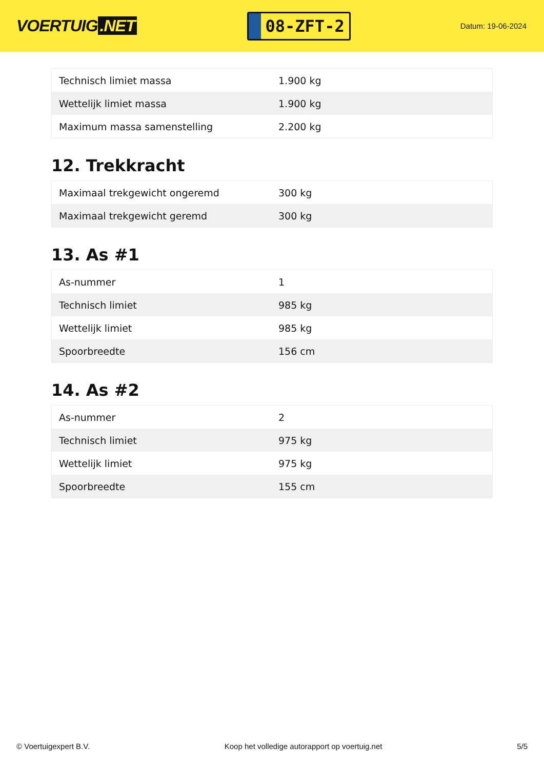VOERTUIG.NET
08-ZFT-2
Datum: 19-06-2024
| Technisch limiet massa | 1.900 kg |
| Wettelijk limiet massa | 1.900 kg |
| Maximum massa samenstelling | 2.200 kg |
12. Trekkracht
| Maximaal trekgewicht ongeremd | 300 kg |
| Maximaal trekgewicht geremd | 300 kg |
13. As #1
| As-nummer | 1 |
| Technisch limiet | 985 kg |
| Wettelijk limiet | 985 kg |
| Spoorbreedte | 156 cm |
14. As #2
| As-nummer | 2 |
| Technisch limiet | 975 kg |
| Wettelijk limiet | 975 kg |
| Spoorbreedte | 155 cm |
© Voertuigexpert B.V. Koop het volledige autorapport op voertuig.net 5/5